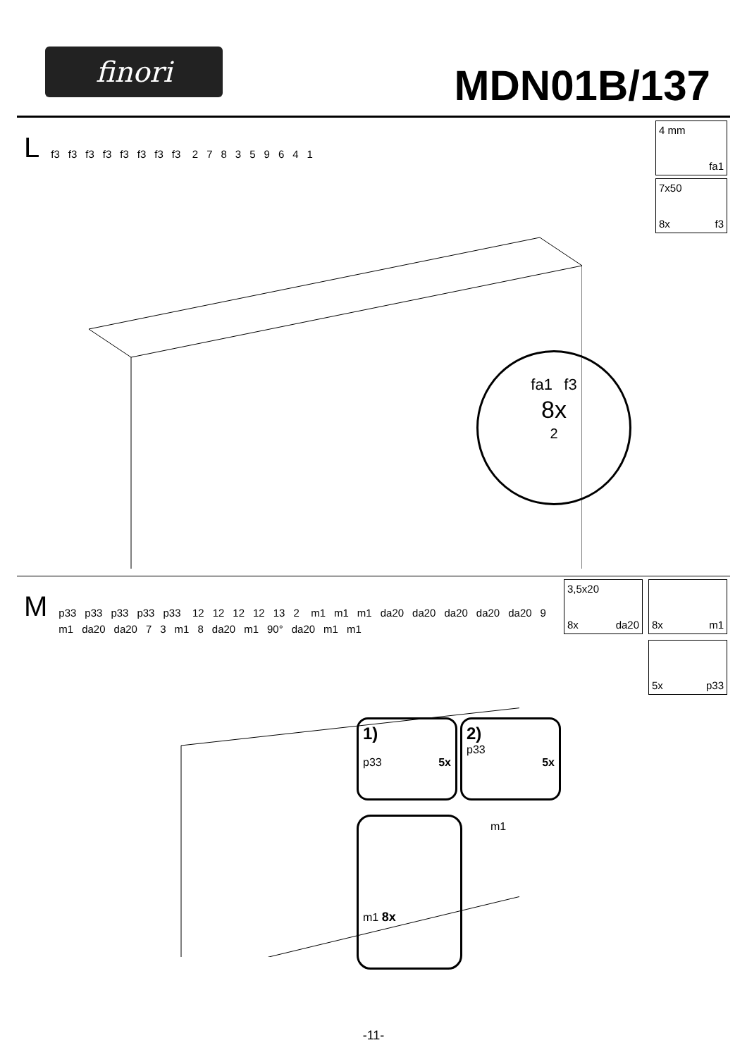finori
MDN01B/137
L
f3 f3 f3 f3 f3 f3 f3 f3 278359641
fa1 f3
8x
2
4 mm
fa1
7x50
8x f3
M
p33 p33 p33 p33 p33 12 12 12 12 13 2 m1 m1 m1 da20 da20 da20 da20 da20 9 m1 da20 da20 7 3 m1 8 da20 m1 90° da20 m1 m1
1)
p33 5x
2)
p33
5x
m1 8x
m1
3,5x20
8x da20
8x m1
5x p33
-11-